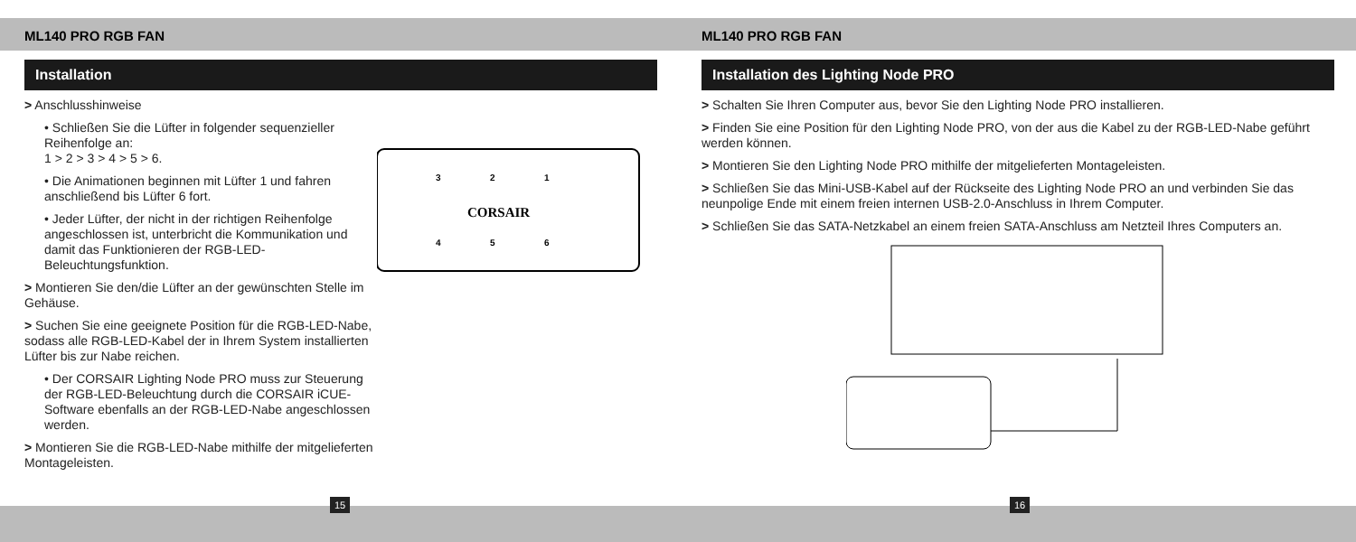ML140 PRO RGB FAN
Installation
> Anschlusshinweise
• Schließen Sie die Lüfter in folgender sequenzieller Reihenfolge an:
1 > 2 > 3 > 4 > 5 > 6.
• Die Animationen beginnen mit Lüfter 1 und fahren anschließend bis Lüfter 6 fort.
• Jeder Lüfter, der nicht in der richtigen Reihenfolge angeschlossen ist, unterbricht die Kommunikation und damit das Funktionieren der RGB-LED-Beleuchtungsfunktion.
> Montieren Sie den/die Lüfter an der gewünschten Stelle im Gehäuse.
> Suchen Sie eine geeignete Position für die RGB-LED-Nabe, sodass alle RGB-LED-Kabel der in Ihrem System installierten Lüfter bis zur Nabe reichen.
• Der CORSAIR Lighting Node PRO muss zur Steuerung der RGB-LED-Beleuchtung durch die CORSAIR iCUE-Software ebenfalls an der RGB-LED-Nabe angeschlossen werden.
> Montieren Sie die RGB-LED-Nabe mithilfe der mitgelieferten Montageleisten.
3
2
1
CORSAIR
4
5
6
15
ML140 PRO RGB FAN
Installation des Lighting Node PRO
> Schalten Sie Ihren Computer aus, bevor Sie den Lighting Node PRO installieren.
> Finden Sie eine Position für den Lighting Node PRO, von der aus die Kabel zu der RGB-LED-Nabe geführt werden können.
> Montieren Sie den Lighting Node PRO mithilfe der mitgelieferten Montageleisten.
> Schließen Sie das Mini-USB-Kabel auf der Rückseite des Lighting Node PRO an und verbinden Sie das neunpolige Ende mit einem freien internen USB-2.0-Anschluss in Ihrem Computer.
> Schließen Sie das SATA-Netzkabel an einem freien SATA-Anschluss am Netzteil Ihres Computers an.
16